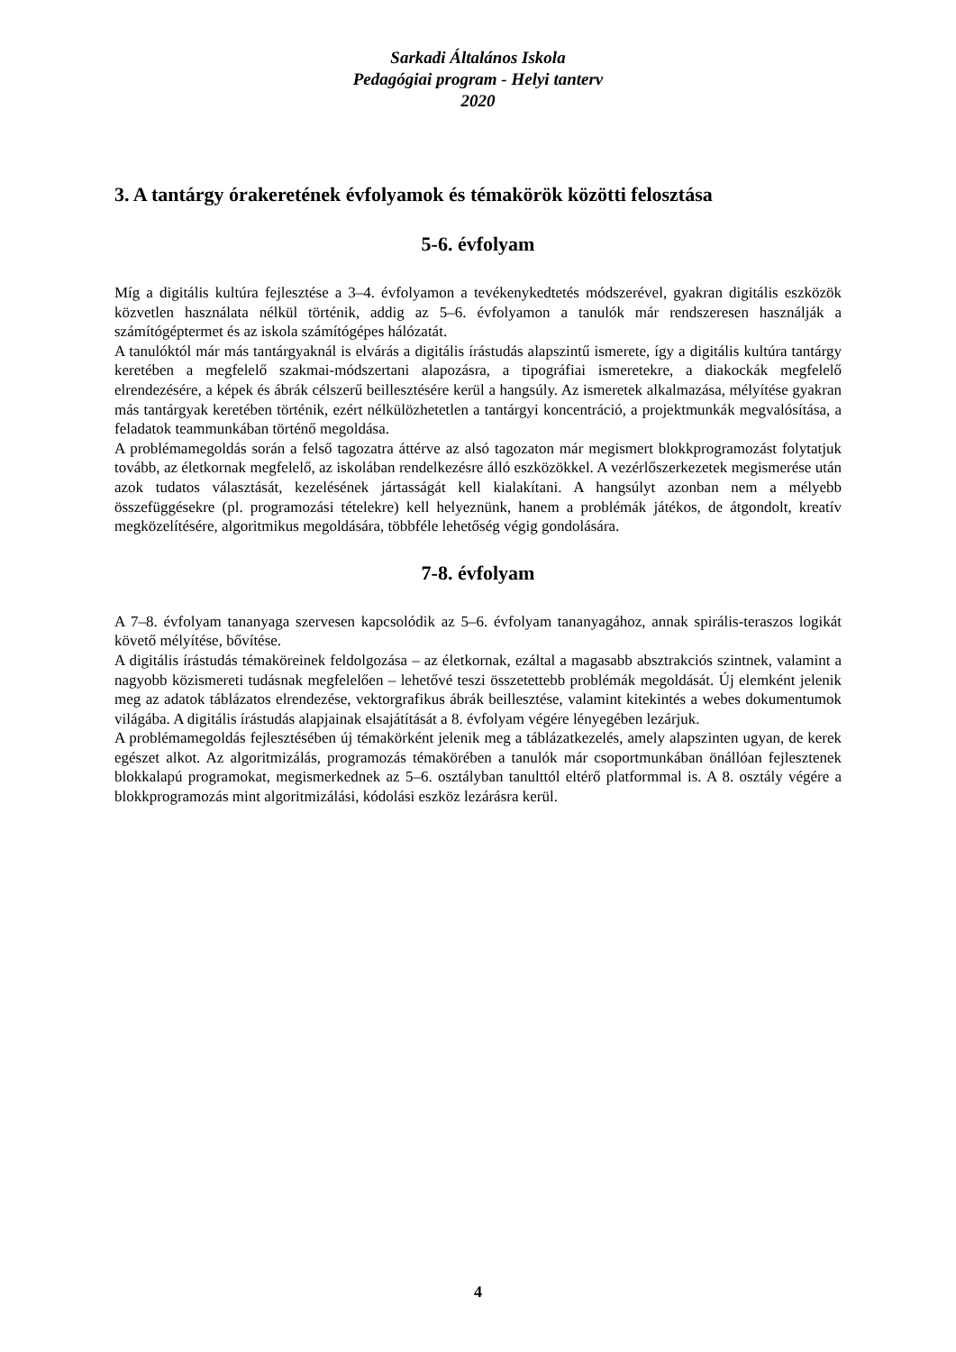Sarkadi Általános Iskola
Pedagógiai program - Helyi tanterv
2020
3. A tantárgy órakeretének évfolyamok és témakörök közötti felosztása
5-6. évfolyam
Míg a digitális kultúra fejlesztése a 3–4. évfolyamon a tevékenykedtetés módszerével, gyakran digitális eszközök közvetlen használata nélkül történik, addig az 5–6. évfolyamon a tanulók már rendszeresen használják a számítógéptermet és az iskola számítógépes hálózatát.
A tanulóktól már más tantárgyaknál is elvárás a digitális írástudás alapszintű ismerete, így a digitális kultúra tantárgy keretében a megfelelő szakmai-módszertani alapozásra, a tipográfiai ismeretekre, a diakockák megfelelő elrendezésére, a képek és ábrák célszerű beillesztésére kerül a hangsúly. Az ismeretek alkalmazása, mélyítése gyakran más tantárgyak keretében történik, ezért nélkülözhetetlen a tantárgyi koncentráció, a projektmunkák megvalósítása, a feladatok teammunkában történő megoldása.
A problémamegoldás során a felső tagozatra áttérve az alsó tagozaton már megismert blokkprogramozást folytatjuk tovább, az életkornak megfelelő, az iskolában rendelkezésre álló eszközökkel. A vezérlőszerkezetek megismerése után azok tudatos választását, kezelésének jártasságát kell kialakítani. A hangsúlyt azonban nem a mélyebb összefüggésekre (pl. programozási tételekre) kell helyeznünk, hanem a problémák játékos, de átgondolt, kreatív megközelítésére, algoritmikus megoldására, többféle lehetőség végig gondolására.
7-8. évfolyam
A 7–8. évfolyam tananyaga szervesen kapcsolódik az 5–6. évfolyam tananyagához, annak spirális-teraszos logikát követő mélyítése, bővítése.
A digitális írástudás témaköreinek feldolgozása – az életkornak, ezáltal a magasabb absztrakciós szintnek, valamint a nagyobb közismereti tudásnak megfelelően – lehetővé teszi összetettebb problémák megoldását. Új elemként jelenik meg az adatok táblázatos elrendezése, vektorgrafikus ábrák beillesztése, valamint kitekintés a webes dokumentumok világába. A digitális írástudás alapjainak elsajátítását a 8. évfolyam végére lényegében lezárjuk.
A problémamegoldás fejlesztésében új témakörként jelenik meg a táblázatkezelés, amely alapszinten ugyan, de kerek egészet alkot. Az algoritmizálás, programozás témakörében a tanulók már csoportmunkában önállóan fejlesztenek blokkalapú programokat, megismerkednek az 5–6. osztályban tanulttól eltérő platformmal is. A 8. osztály végére a blokkprogramozás mint algoritmizálási, kódolási eszköz lezárásra kerül.
4